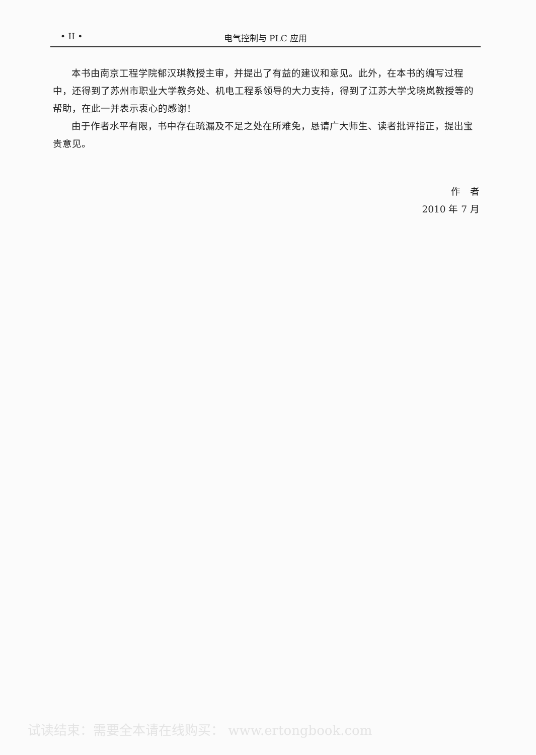• II • 电气控制与 PLC 应用
本书由南京工程学院郁汉琪教授主审，并提出了有益的建议和意见。此外，在本书的编写过程中，还得到了苏州市职业大学教务处、机电工程系领导的大力支持，得到了江苏大学戈晓岚教授等的帮助，在此一并表示衷心的感谢！
由于作者水平有限，书中存在疏漏及不足之处在所难免，恳请广大师生、读者批评指正，提出宝贵意见。
作　者
2010 年 7 月
试读结束：需要全本请在线购买： www.ertongbook.com